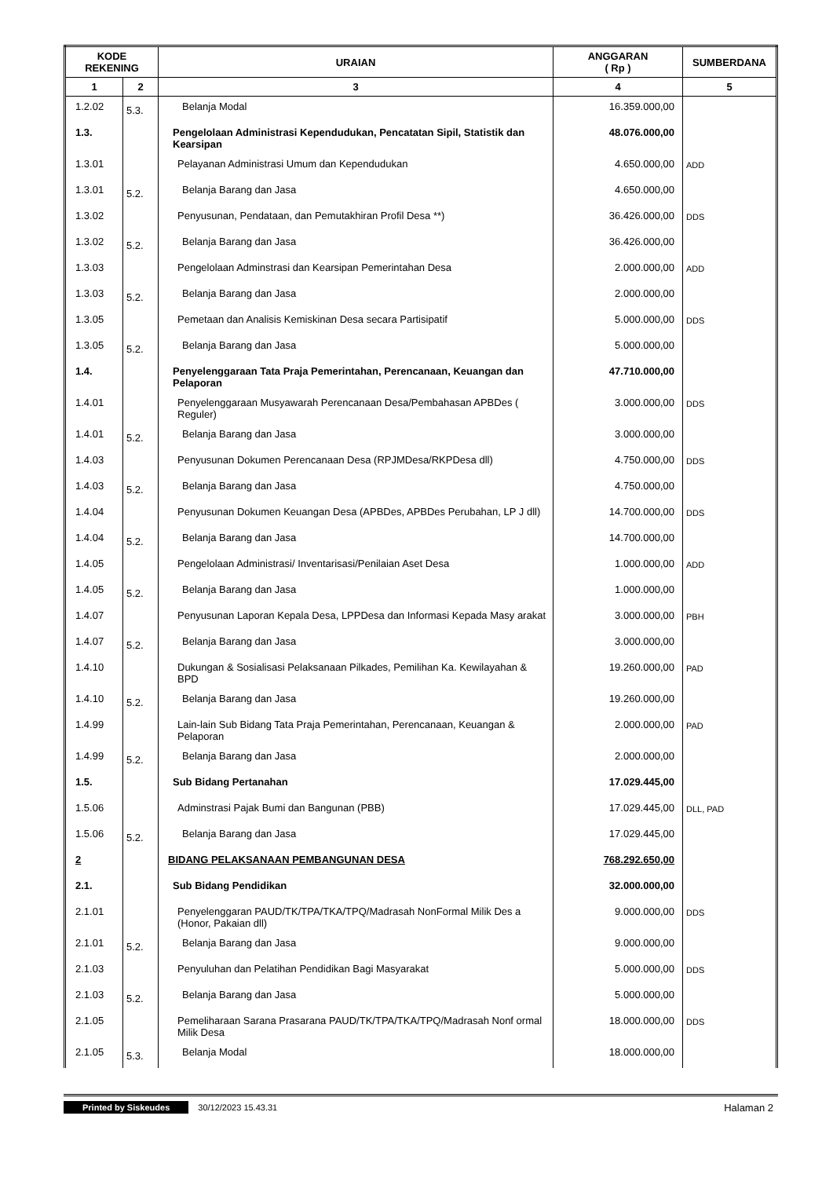| KODE REKENING | | URAIAN | ANGGARAN ( Rp ) | SUMBERDANA |
| --- | --- | --- | --- | --- |
| 1 | 2 | 3 | 4 | 5 |
| 1.2.02 | 5.3. | Belanja Modal | 16.359.000,00 | |
| 1.3. | | Pengelolaan Administrasi Kependudukan, Pencatatan Sipil, Statistik dan Kearsipan | 48.076.000,00 | |
| 1.3.01 | | Pelayanan Administrasi Umum dan Kependudukan | 4.650.000,00 | ADD |
| 1.3.01 | 5.2. | Belanja Barang dan Jasa | 4.650.000,00 | |
| 1.3.02 | | Penyusunan, Pendataan, dan Pemutakhiran Profil Desa **) | 36.426.000,00 | DDS |
| 1.3.02 | 5.2. | Belanja Barang dan Jasa | 36.426.000,00 | |
| 1.3.03 | | Pengelolaan Adminstrasi dan Kearsipan Pemerintahan Desa | 2.000.000,00 | ADD |
| 1.3.03 | 5.2. | Belanja Barang dan Jasa | 2.000.000,00 | |
| 1.3.05 | | Pemetaan dan Analisis Kemiskinan Desa secara Partisipatif | 5.000.000,00 | DDS |
| 1.3.05 | 5.2. | Belanja Barang dan Jasa | 5.000.000,00 | |
| 1.4. | | Penyelenggaraan Tata Praja Pemerintahan, Perencanaan, Keuangan dan Pelaporan | 47.710.000,00 | |
| 1.4.01 | | Penyelenggaraan Musyawarah Perencanaan Desa/Pembahasan APBDes ( Reguler) | 3.000.000,00 | DDS |
| 1.4.01 | 5.2. | Belanja Barang dan Jasa | 3.000.000,00 | |
| 1.4.03 | | Penyusunan Dokumen Perencanaan Desa (RPJMDesa/RKPDesa dll) | 4.750.000,00 | DDS |
| 1.4.03 | 5.2. | Belanja Barang dan Jasa | 4.750.000,00 | |
| 1.4.04 | | Penyusunan Dokumen Keuangan Desa (APBDes, APBDes Perubahan, LP J dll) | 14.700.000,00 | DDS |
| 1.4.04 | 5.2. | Belanja Barang dan Jasa | 14.700.000,00 | |
| 1.4.05 | | Pengelolaan Administrasi/ Inventarisasi/Penilaian Aset Desa | 1.000.000,00 | ADD |
| 1.4.05 | 5.2. | Belanja Barang dan Jasa | 1.000.000,00 | |
| 1.4.07 | | Penyusunan Laporan Kepala Desa, LPPDesa dan Informasi Kepada Masy arakat | 3.000.000,00 | PBH |
| 1.4.07 | 5.2. | Belanja Barang dan Jasa | 3.000.000,00 | |
| 1.4.10 | | Dukungan & Sosialisasi Pelaksanaan Pilkades, Pemilihan Ka. Kewilayahan & BPD | 19.260.000,00 | PAD |
| 1.4.10 | 5.2. | Belanja Barang dan Jasa | 19.260.000,00 | |
| 1.4.99 | | Lain-lain Sub Bidang Tata Praja Pemerintahan, Perencanaan, Keuangan & Pelaporan | 2.000.000,00 | PAD |
| 1.4.99 | 5.2. | Belanja Barang dan Jasa | 2.000.000,00 | |
| 1.5. | | Sub Bidang Pertanahan | 17.029.445,00 | |
| 1.5.06 | | Adminstrasi Pajak Bumi dan Bangunan (PBB) | 17.029.445,00 | DLL, PAD |
| 1.5.06 | 5.2. | Belanja Barang dan Jasa | 17.029.445,00 | |
| 2 | | BIDANG PELAKSANAAN PEMBANGUNAN DESA | 768.292.650,00 | |
| 2.1. | | Sub Bidang Pendidikan | 32.000.000,00 | |
| 2.1.01 | | Penyelenggaran PAUD/TK/TPA/TKA/TPQ/Madrasah NonFormal Milik Des a (Honor, Pakaian dll) | 9.000.000,00 | DDS |
| 2.1.01 | 5.2. | Belanja Barang dan Jasa | 9.000.000,00 | |
| 2.1.03 | | Penyuluhan dan Pelatihan Pendidikan Bagi Masyarakat | 5.000.000,00 | DDS |
| 2.1.03 | 5.2. | Belanja Barang dan Jasa | 5.000.000,00 | |
| 2.1.05 | | Pemeliharaan Sarana Prasarana PAUD/TK/TPA/TKA/TPQ/Madrasah Nonf ormal Milik Desa | 18.000.000,00 | DDS |
| 2.1.05 | 5.3. | Belanja Modal | 18.000.000,00 | |
Printed by Siskeudes 30/12/2023 15.43.31 Halaman 2